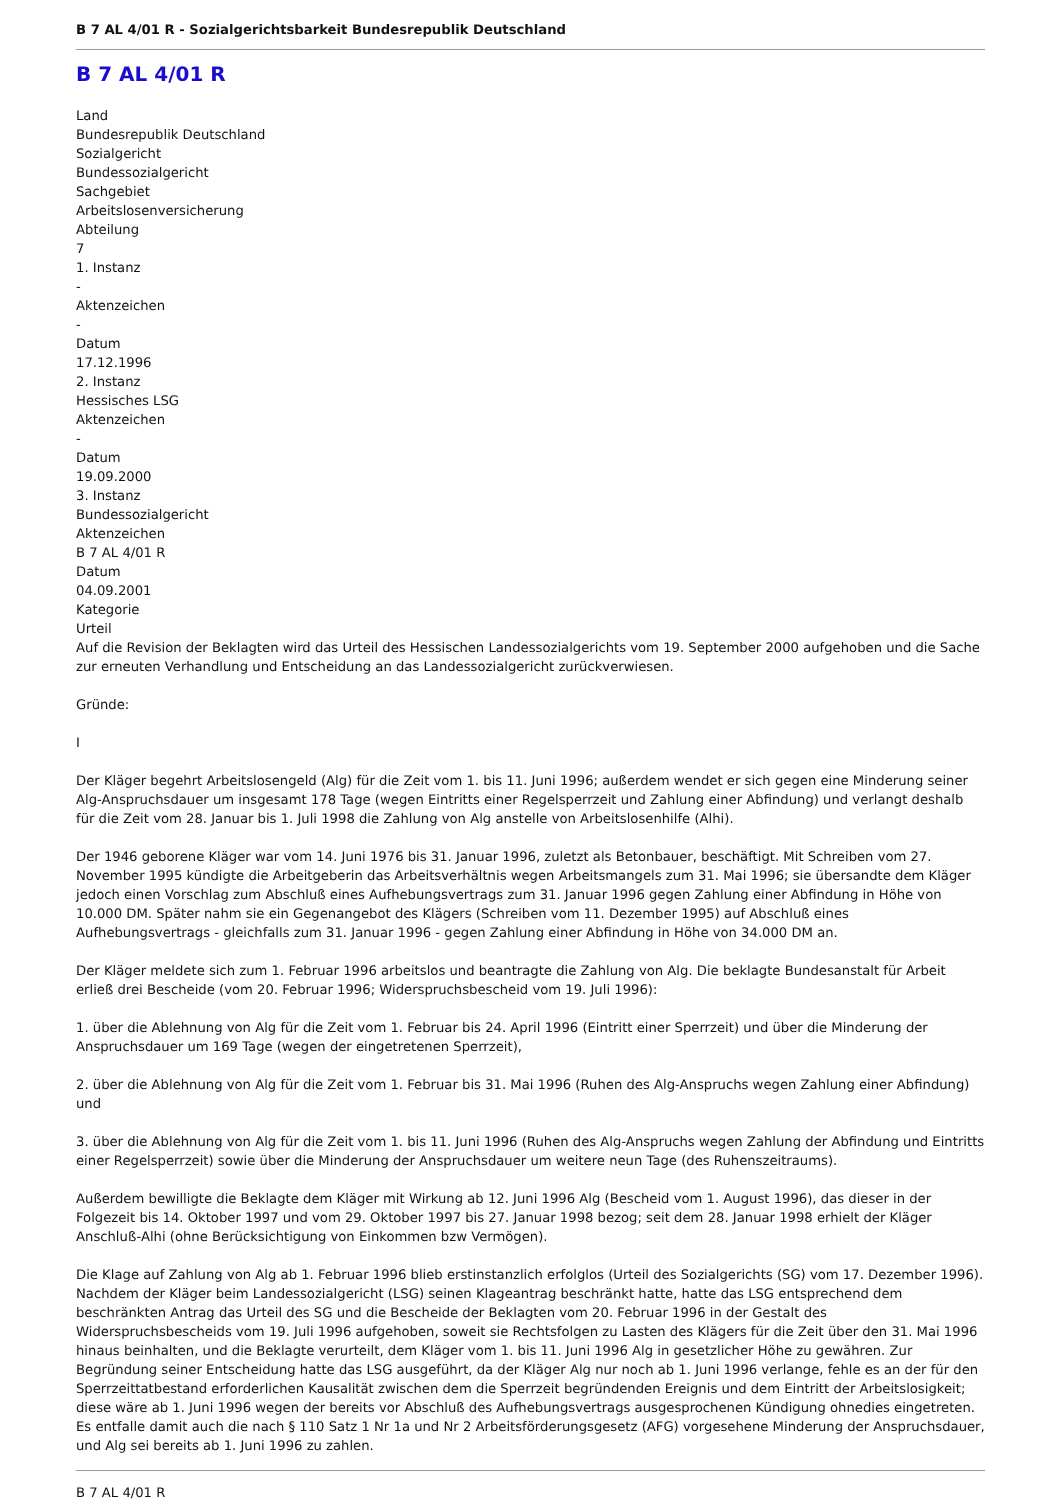B 7 AL 4/01 R - Sozialgerichtsbarkeit Bundesrepublik Deutschland
B 7 AL 4/01 R
Land
Bundesrepublik Deutschland
Sozialgericht
Bundessozialgericht
Sachgebiet
Arbeitslosenversicherung
Abteilung
7
1. Instanz
-
Aktenzeichen
-
Datum
17.12.1996
2. Instanz
Hessisches LSG
Aktenzeichen
-
Datum
19.09.2000
3. Instanz
Bundessozialgericht
Aktenzeichen
B 7 AL 4/01 R
Datum
04.09.2001
Kategorie
Urteil
Auf die Revision der Beklagten wird das Urteil des Hessischen Landessozialgerichts vom 19. September 2000 aufgehoben und die Sache zur erneuten Verhandlung und Entscheidung an das Landessozialgericht zurückverwiesen.
Gründe:
I
Der Kläger begehrt Arbeitslosengeld (Alg) für die Zeit vom 1. bis 11. Juni 1996; außerdem wendet er sich gegen eine Minderung seiner Alg-Anspruchsdauer um insgesamt 178 Tage (wegen Eintritts einer Regelsperrzeit und Zahlung einer Abfindung) und verlangt deshalb für die Zeit vom 28. Januar bis 1. Juli 1998 die Zahlung von Alg anstelle von Arbeitslosenhilfe (Alhi).
Der 1946 geborene Kläger war vom 14. Juni 1976 bis 31. Januar 1996, zuletzt als Betonbauer, beschäftigt. Mit Schreiben vom 27. November 1995 kündigte die Arbeitgeberin das Arbeitsverhältnis wegen Arbeitsmangels zum 31. Mai 1996; sie übersandte dem Kläger jedoch einen Vorschlag zum Abschluß eines Aufhebungsvertrags zum 31. Januar 1996 gegen Zahlung einer Abfindung in Höhe von 10.000 DM. Später nahm sie ein Gegenangebot des Klägers (Schreiben vom 11. Dezember 1995) auf Abschluß eines Aufhebungsvertrags - gleichfalls zum 31. Januar 1996 - gegen Zahlung einer Abfindung in Höhe von 34.000 DM an.
Der Kläger meldete sich zum 1. Februar 1996 arbeitslos und beantragte die Zahlung von Alg. Die beklagte Bundesanstalt für Arbeit erließ drei Bescheide (vom 20. Februar 1996; Widerspruchsbescheid vom 19. Juli 1996):
1. über die Ablehnung von Alg für die Zeit vom 1. Februar bis 24. April 1996 (Eintritt einer Sperrzeit) und über die Minderung der Anspruchsdauer um 169 Tage (wegen der eingetretenen Sperrzeit),
2. über die Ablehnung von Alg für die Zeit vom 1. Februar bis 31. Mai 1996 (Ruhen des Alg-Anspruchs wegen Zahlung einer Abfindung) und
3. über die Ablehnung von Alg für die Zeit vom 1. bis 11. Juni 1996 (Ruhen des Alg-Anspruchs wegen Zahlung der Abfindung und Eintritts einer Regelsperrzeit) sowie über die Minderung der Anspruchsdauer um weitere neun Tage (des Ruhenszeitraums).
Außerdem bewilligte die Beklagte dem Kläger mit Wirkung ab 12. Juni 1996 Alg (Bescheid vom 1. August 1996), das dieser in der Folgezeit bis 14. Oktober 1997 und vom 29. Oktober 1997 bis 27. Januar 1998 bezog; seit dem 28. Januar 1998 erhielt der Kläger Anschluß-Alhi (ohne Berücksichtigung von Einkommen bzw Vermögen).
Die Klage auf Zahlung von Alg ab 1. Februar 1996 blieb erstinstanzlich erfolglos (Urteil des Sozialgerichts (SG) vom 17. Dezember 1996). Nachdem der Kläger beim Landessozialgericht (LSG) seinen Klageantrag beschränkt hatte, hatte das LSG entsprechend dem beschränkten Antrag das Urteil des SG und die Bescheide der Beklagten vom 20. Februar 1996 in der Gestalt des Widerspruchsbescheids vom 19. Juli 1996 aufgehoben, soweit sie Rechtsfolgen zu Lasten des Klägers für die Zeit über den 31. Mai 1996 hinaus beinhalten, und die Beklagte verurteilt, dem Kläger vom 1. bis 11. Juni 1996 Alg in gesetzlicher Höhe zu gewähren. Zur Begründung seiner Entscheidung hatte das LSG ausgeführt, da der Kläger Alg nur noch ab 1. Juni 1996 verlange, fehle es an der für den Sperrzeittatbestand erforderlichen Kausalität zwischen dem die Sperrzeit begründenden Ereignis und dem Eintritt der Arbeitslosigkeit; diese wäre ab 1. Juni 1996 wegen der bereits vor Abschluß des Aufhebungsvertrags ausgesprochenen Kündigung ohnedies eingetreten. Es entfalle damit auch die nach § 110 Satz 1 Nr 1a und Nr 2 Arbeitsförderungsgesetz (AFG) vorgesehene Minderung der Anspruchsdauer, und Alg sei bereits ab 1. Juni 1996 zu zahlen.
B 7 AL 4/01 R